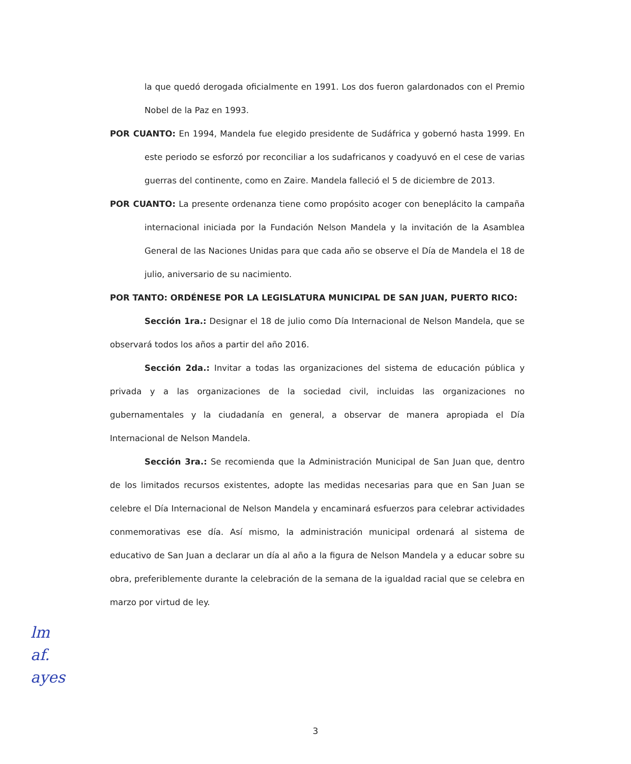la que quedó derogada oficialmente en 1991. Los dos fueron galardonados con el Premio Nobel de la Paz en 1993.
POR CUANTO: En 1994, Mandela fue elegido presidente de Sudáfrica y gobernó hasta 1999. En este periodo se esforzó por reconciliar a los sudafricanos y coadyuvó en el cese de varias guerras del continente, como en Zaire. Mandela falleció el 5 de diciembre de 2013.
POR CUANTO: La presente ordenanza tiene como propósito acoger con beneplácito la campaña internacional iniciada por la Fundación Nelson Mandela y la invitación de la Asamblea General de las Naciones Unidas para que cada año se observe el Día de Mandela el 18 de julio, aniversario de su nacimiento.
POR TANTO: ORDÉNESE POR LA LEGISLATURA MUNICIPAL DE SAN JUAN, PUERTO RICO:
Sección 1ra.: Designar el 18 de julio como Día Internacional de Nelson Mandela, que se observará todos los años a partir del año 2016.
Sección 2da.: Invitar a todas las organizaciones del sistema de educación pública y privada y a las organizaciones de la sociedad civil, incluidas las organizaciones no gubernamentales y la ciudadanía en general, a observar de manera apropiada el Día Internacional de Nelson Mandela.
Sección 3ra.: Se recomienda que la Administración Municipal de San Juan que, dentro de los limitados recursos existentes, adopte las medidas necesarias para que en San Juan se celebre el Día Internacional de Nelson Mandela y encaminará esfuerzos para celebrar actividades conmemorativas ese día. Así mismo, la administración municipal ordenará al sistema de educativo de San Juan a declarar un día al año a la figura de Nelson Mandela y a educar sobre su obra, preferiblemente durante la celebración de la semana de la igualdad racial que se celebra en marzo por virtud de ley.
lm
af.
ayes
3